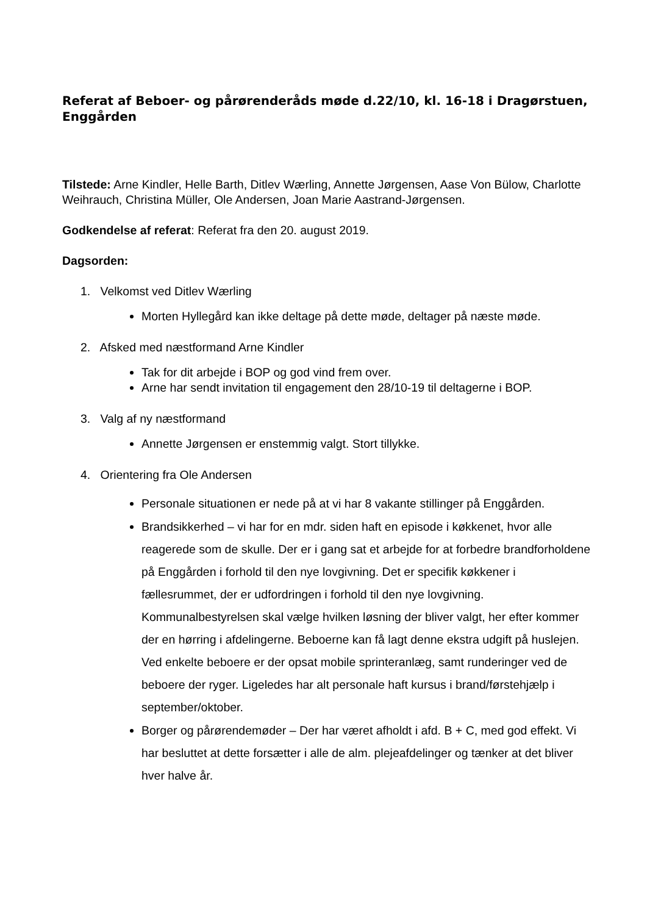Referat af Beboer- og pårørenderåds møde d.22/10, kl. 16-18 i Dragørstuen, Enggården
Tilstede: Arne Kindler, Helle Barth, Ditlev Wærling, Annette Jørgensen, Aase Von Bülow, Charlotte Weihrauch, Christina Müller, Ole Andersen, Joan Marie Aastrand-Jørgensen.
Godkendelse af referat: Referat fra den 20. august 2019.
Dagsorden:
1. Velkomst ved Ditlev Wærling
Morten Hyllegård kan ikke deltage på dette møde, deltager på næste møde.
2. Afsked med næstformand Arne Kindler
Tak for dit arbejde i BOP og god vind frem over.
Arne har sendt invitation til engagement den 28/10-19 til deltagerne i BOP.
3. Valg af ny næstformand
Annette Jørgensen er enstemmig valgt. Stort tillykke.
4. Orientering fra Ole Andersen
Personale situationen er nede på at vi har 8 vakante stillinger på Enggården.
Brandsikkerhed – vi har for en mdr. siden haft en episode i køkkenet, hvor alle reagerede som de skulle. Der er i gang sat et arbejde for at forbedre brandforholdene på Enggården i forhold til den nye lovgivning. Det er specifik køkkener i fællesrummet, der er udfordringen i forhold til den nye lovgivning. Kommunalbestyrelsen skal vælge hvilken løsning der bliver valgt, her efter kommer der en hørring i afdelingerne. Beboerne kan få lagt denne ekstra udgift på huslejen. Ved enkelte beboere er der opsat mobile sprinteranlæg, samt runderinger ved de beboere der ryger. Ligeledes har alt personale haft kursus i brand/førstehjælp i september/oktober.
Borger og pårørendemøder – Der har været afholdt i afd. B + C, med god effekt. Vi har besluttet at dette forsætter i alle de alm. plejeafdelinger og tænker at det bliver hver halve år.